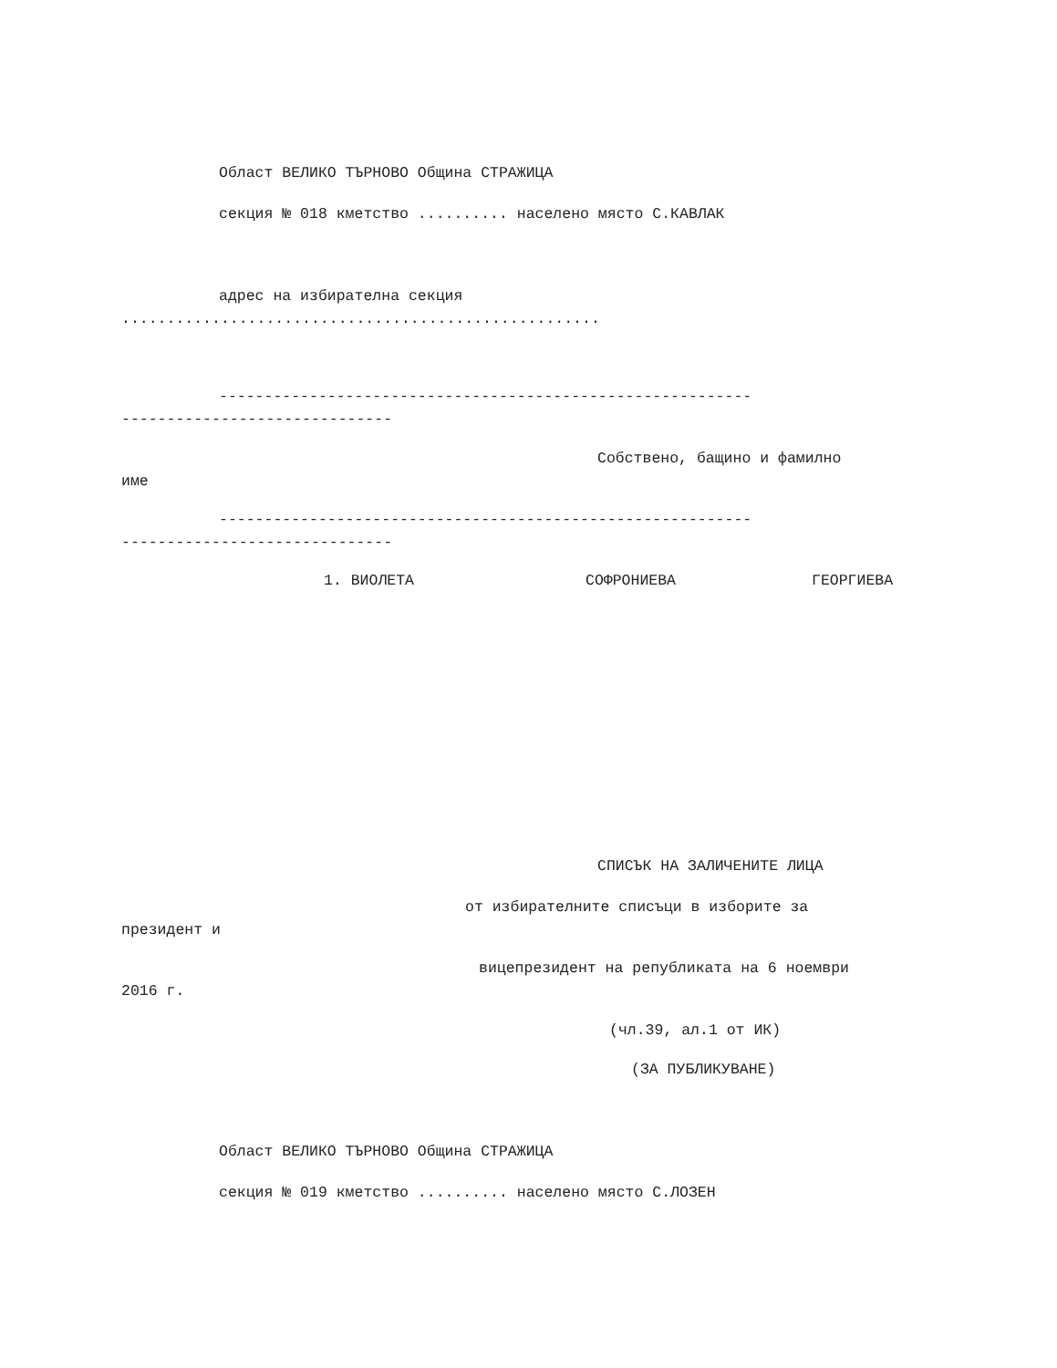Област ВЕЛИКО ТЪРНОВО Община СТРАЖИЦА
секция № 018 кметство .......... населено място С.КАВЛАК
адрес на избирателна секция
.....................................................
-----------------------------------------------------------
------------------------------
Собствено, бащино и фамилно
име
-----------------------------------------------------------
------------------------------
1. ВИОЛЕТА
СОФРОНИЕВА
ГЕОРГИЕВА
СПИСЪК НА ЗАЛИЧЕНИТЕ ЛИЦА
от избирателните списъци в изборите за
президент и
вицепрезидент на републиката на 6 ноември
2016 г.
(чл.39, ал.1 от ИК)
(ЗА ПУБЛИКУВАНЕ)
Област ВЕЛИКО ТЪРНОВО Община СТРАЖИЦА
секция № 019 кметство .......... населено място С.ЛОЗЕН